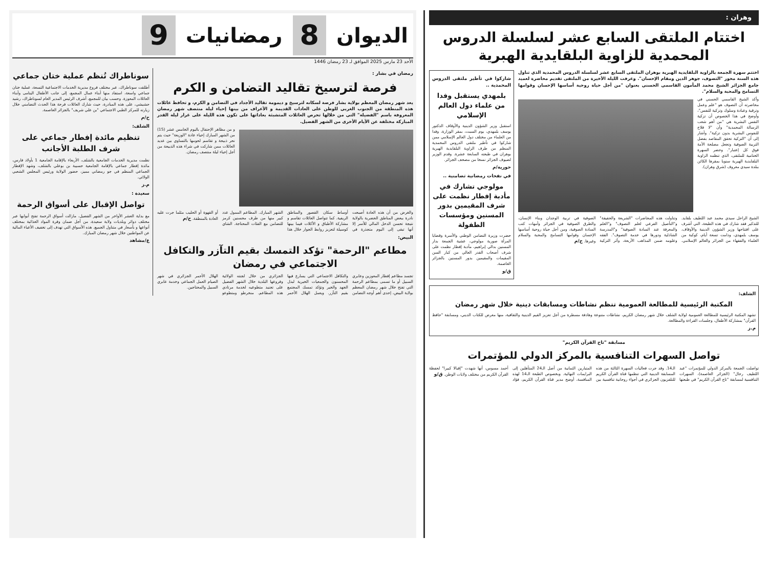وهران :
اختتام الملتقى السابع عشر لسلسلة الدروس المحمدية للزاوية البلقايدية الهبرية
اختتم سهرة الجمعة بالزاوية البلقايدية الهبرية بوهران الملتقى السابع عشر لسلسلة الدروس المحمدية الذي تناول هذه السنة محور "التصوف، جوهر الدين ومقام الإحسان". وعرفت الليلة الأخيرة من الملتقى تقديم محاضرة لعميد جامع الجزائر الشيخ محمد المأمون القاسمي الحسني بعنوان "من أجل حياة روحية أساسها الإحسان وقوامها التسامح والمحبة والسلام".
وأكد الشيخ القاسمي الحسني في محاضرته أن التصوف هو "علم وعمل وترقية وعبادة وسلوك وتزكية للنفس"، وأوضح في هذا الخصوص أن تزكية النفس البشرية هي "من أهم شعب الرسالة المحمدية" وأن "لا فلاح للنفوس البشرية بدون تزكية". وأشار إلى أن "التزكية تحقق المقاصد بفضل التربية الصوفية وتجعل مصلحة الأمة فوق كل إعتبار". وحضر السهرة الختامية للملتقى، الذي تنظمه الزاوية البلقايدية الهبرية سنويا بمقرها الكائن ببلدة سيدي معروف (شرق وهران).
الشيخ الراحل سيدي محمد عبد اللطيف بلقايد. للتذكير فقد شارك في هذه الطبعة، التي أشرف على افتتاحها وزير الشؤون الدينية والأوقاف، يوسف بلمهدي، ودامت تسعة أيام، كوكبة من العلماء والفقهاء من الجزائر والعالم الإسلامي. وتناولت هذه المحاضرات "الشريعة والحقيقة" و"التأصيل الفرعي لعلم التصوف" و"العلم والمعرفة عند السادة الصوفية" و"المدرسة الشاذلية ودورها في خدمة التصوف". الفقه وعلومه ضمن المذاهب الأربعة، وأثر التزكية الصوفية في تربية الوجدان وبناء الإنسان، والطرق الصوفية في الجزائر وأمهات كتب السادة الصوفية، ومن أجل حياة روحية أساسها الإحسان وقوامها التسامح والمحبة والسلام وغيرها. ح/م
شاركوا في تأطير ملتقى الدروس المحمدية ..
بلمهدي يستقبل وفدا من علماء دول العالم الإسلامي
استقبل وزير الشؤون الدينية والأوقاف الدكتور يوسف بلمهدي، يوم السبت، بمقر الوزارة، وفدا من العلماء من مختلف دول العالم الإسلامي ممن شاركوا في تأطير ملتقى الدروس المحمدية المنظم من طرف الزاوية البلقايدية الهبرية بوهران في طبعته السابعة عشرة. وقدم الوزير لضيوف الجزائر نسخا من مصحف الجزائر.
حورية/م
في نفحات رمضانية تضامنية ..
مولوجي تشارك في مأدبة إفطار نظمت على شرف المقيمين بدور المسنين ومؤسسات الطفولة
حضرت وزيرة التضامن الوطني والأسرة وقضايا المرأة صورية مولوجي، عشية الجمعة بدار المسنين بدالي إبراهيم، مأدبة إفطار نظمت على شرف أصحاب القدر العالي من كبار السن المقيمات والمقيمين بدور المسنين بالجزائر العاصمة.
ق/و
الشلف:
المكتبة الرئيسية للمطالعة العمومية تنظم نشاطات ومسابقات دينية خلال شهر رمضان
تشهد المكتبة الرئيسية للمطالعة العمومية لولاية الشلف خلال شهر رمضان الكريم، نشاطات متنوعة وهادفة مسطرة من أجل تعزيز القيم الدينية والثقافية، منها معرض للكتاب الديني، ومسابقة "حافظ القرآن" بمشاركة الأطفال، وجلسات القراءة والمطالعة.
م.ز
مسابقة "تاج القرآن الكريم"
تواصل السهرات التنافسية بالمركز الدولي للمؤتمرات
تواصلت الجمعة بالمركز الدولي للمؤتمرات "عبد اللطيف رحال" (الجزائر العاصمة)، السهرات التنافسية لمسابقة "تاج القرآن الكريم" في طبعتها الـ14. وقد جرت فعاليات السهرة الثالثة من هذه المسابقة الدينية التي تنظمها قناة القرآن الكريم للتلفزيون الجزائري في أجواء روحانية تنافسية بين المتبارين الثمانية من أصل الـ24 المتأهلين إلى البرايمات النهائية. وبخصوص الطبعة الـ14 لهذه المنافسة، أوضح مدير قناة القرآن الكريم، فؤاد أحمد مسوس، أنها شهدت "إقبالا كبيرا" لحفظة القرآن الكريم من مختلف ولايات الوطن. ق/و
الديوان 8 رمضانيات 9
الأحد 23 مارس 2025 الموافق لـ 23 رمضان 1446
رمضان في بشار :
فرصة لترسيخ تقاليد التضامن و الكرم
يعد شهر رمضان المعظم بولاية بشار فرصة لسكانه لترسيخ و ديمومة تقاليد الأجداد في التضامن و الكرم، و تحافظ عائلات هذه المنطقة من الجنوب الغربي للوطن على العادات القديمة و الأعراف من بينها إحياء ليلة منتصف شهر رمضان المعروفة باسم "الفضيلة" التي من خلالها تحرص العائلات المتشبثة بعاداتها على تكون هذه الليلة على غرار ليلة القدر المباركة مختلفة عن الأيام الأخرى من الشهر الفضيل.
و من مظاهر الإحتفال باليوم الخامس عشر (15) من الشهر المبارك إحياء عادة "الوزيعة" حيث يتم نحر ذبيحة و تقاسم لحومها بالتساوي بين عديد العائلات ممن شاركت في شراء هذه الذبيحة من أجل إحياء ليلة منتصف رمضان.
والغرض من أن هذه العادة أصبحت نادرة ببعض المناطق الحضرية بالولاية نتيجة تحسن الدخل المالي للأسر إلا أنها تبقى إلى اليوم متجذرة في أوساط سكان القصور والمناطق الريفية. كما تتواصل العائلات تقاسم و مشاركة الأطباق و الأكلات فيما بينها كوسيلة لتعزيز روابط الجوار خلال هذا الشهر المبارك. المطاعم الممول عدد كبير منها من طرف محسنين كرمز للتضامن مع الفئات المحتاجة. الشاي أو القهوة أو الحليب مثلما جرت عليه العادة بالمنطقة. ح/م
البيض:
مطاعم "الرحمة" تؤكد التمسك بقيم التآزر والتكافل الاجتماعي في رمضان
تجسد مطاعم إفطار المعوزين وعابري السبيل أو ما تسمى بمطاعم الرحمة التي تفتح خلال شهر رمضان المعظم بولاية البيض، إحدى أهم أوجه التضامن والتكافل الاجتماعي التي يسارع فيها المحسنون والجمعيات الخيرية لبذل الجهد والخير وتؤكد تمسك المجتمع بقيم التآزر. ويعمل الهلال الأحمر الجزائري من خلال لجنته الولائية وفروعها البلدية خلال الشهر الفضيل على تجنيد متطوعيه لخدمة مرتادي هذه المطاعم. منخرطو ومتطوعو الهلال الأحمر الجزائري في شهر الصيام العمل الجماعي وخدمة عابري السبيل والمحتاجين.
سوناطراك تُنظم عملية ختان جماعي
أطلقت سوناطراك، عبر مختلف فروع مديرية الخدمات الاجتماعية التسعة، عملية ختان جماعي واسعة، استفاد منها أبناء عمال المجمع، إلى جانب الأطفال اليتامى وأبناء العائلات المعوزة. وحسب بيان للمجمع، أشرف الرئيس المدير العام لسوناطراك، رشيد حشيشي، على هذه المبادرة، حيث شارك العائلات فرحة هذا الحدث التضامني خلال زيارته للمركز الطبي الاجتماعي "بن علي شريف" بالجزائر العاصمة.
ح/م
الشلف:
تنظيم مائدة إفطار جماعي على شرف الطلبة الأجانب
نظمت مديرية الخدمات الجامعية بالشلف، الأربعاء بالإقامة الجامعية 1 بأولاد فارس، مائدة إفطار جماعي بالإقامة الجامعية حسيبة بن بوعلي بالشلف، وشهد الإفطار الجماعي المنظم في جو رمضاني مميز، حضور الولاية ورئيس المجلس الشعبي الولائي.
م.ز
سعيدة :
تواصل الإقبال على أسواق الرحمة
مع بداية العشر الأواخر من الشهر الفضيل، مازالت أسواق الرحمة تفتح أبوابها عبر مختلف دوائر وبلديات ولاية سعيدة، من أجل ضمان وفرة المواد الغذائية بمختلف أنواعها و بأسعار في متناول الجميع. هذه الأسواق التي تهدف إلى تخفيف الأعباء المالية عن المواطنين خلال شهر رمضان المبارك.
ع/مشاهد